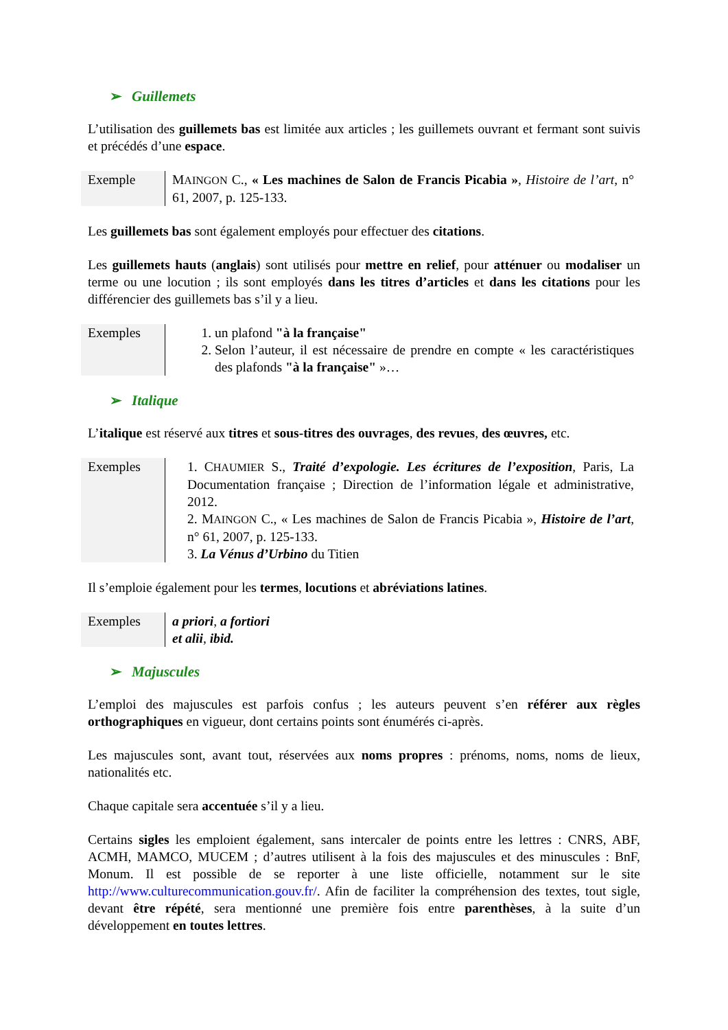➢ Guillemets
L’utilisation des guillemets bas est limitée aux articles ; les guillemets ouvrant et fermant sont suivis et précédés d’une espace.
| Exemple | M AINGON C., « Les machines de Salon de Francis Picabia » , Histoire de l’art , n° 61, 2007, p. 125-133. |
Les guillemets bas sont également employés pour effectuer des citations.
Les guillemets hauts (anglais) sont utilisés pour mettre en relief, pour atténuer ou modaliser un terme ou une locution ; ils sont employés dans les titres d’articles et dans les citations pour les différencier des guillemets bas s’il y a lieu.
| Exemples | 1. un plafond "à la française" 2. Selon l’auteur, il est nécessaire de prendre en compte « les caractéristiques des plafonds "à la française" »… |
➢ Italique
L’italique est réservé aux titres et sous-titres des ouvrages, des revues, des œuvres, etc.
| Exemples | 1. C HAUMIER S., Traité d’expologie. Les écritures de l’exposition , Paris, La Documentation française ; Direction de l’information légale et administrative, 2012. 2. M AINGON C., « Les machines de Salon de Francis Picabia », Histoire de l’art , n° 61, 2007, p. 125-133. 3. La Vénus d’Urbino du Titien |
Il s’emploie également pour les termes, locutions et abréviations latines.
| Exemples | a priori , a fortiori et alii , ibid. |
➢ Majuscules
L’emploi des majuscules est parfois confus ; les auteurs peuvent s’en référer aux règles orthographiques en vigueur, dont certains points sont énumérés ci-après.
Les majuscules sont, avant tout, réservées aux noms propres : prénoms, noms, noms de lieux, nationalités etc.
Chaque capitale sera accentuée s’il y a lieu.
Certains sigles les emploient également, sans intercaler de points entre les lettres : CNRS, ABF, ACMH, MAMCO, MUCEM ; d’autres utilisent à la fois des majuscules et des minuscules : BnF, Monum. Il est possible de se reporter à une liste officielle, notamment sur le site http://www.culturecommunication.gouv.fr/. Afin de faciliter la compréhension des textes, tout sigle, devant être répété, sera mentionné une première fois entre parenthèses, à la suite d’un développement en toutes lettres.